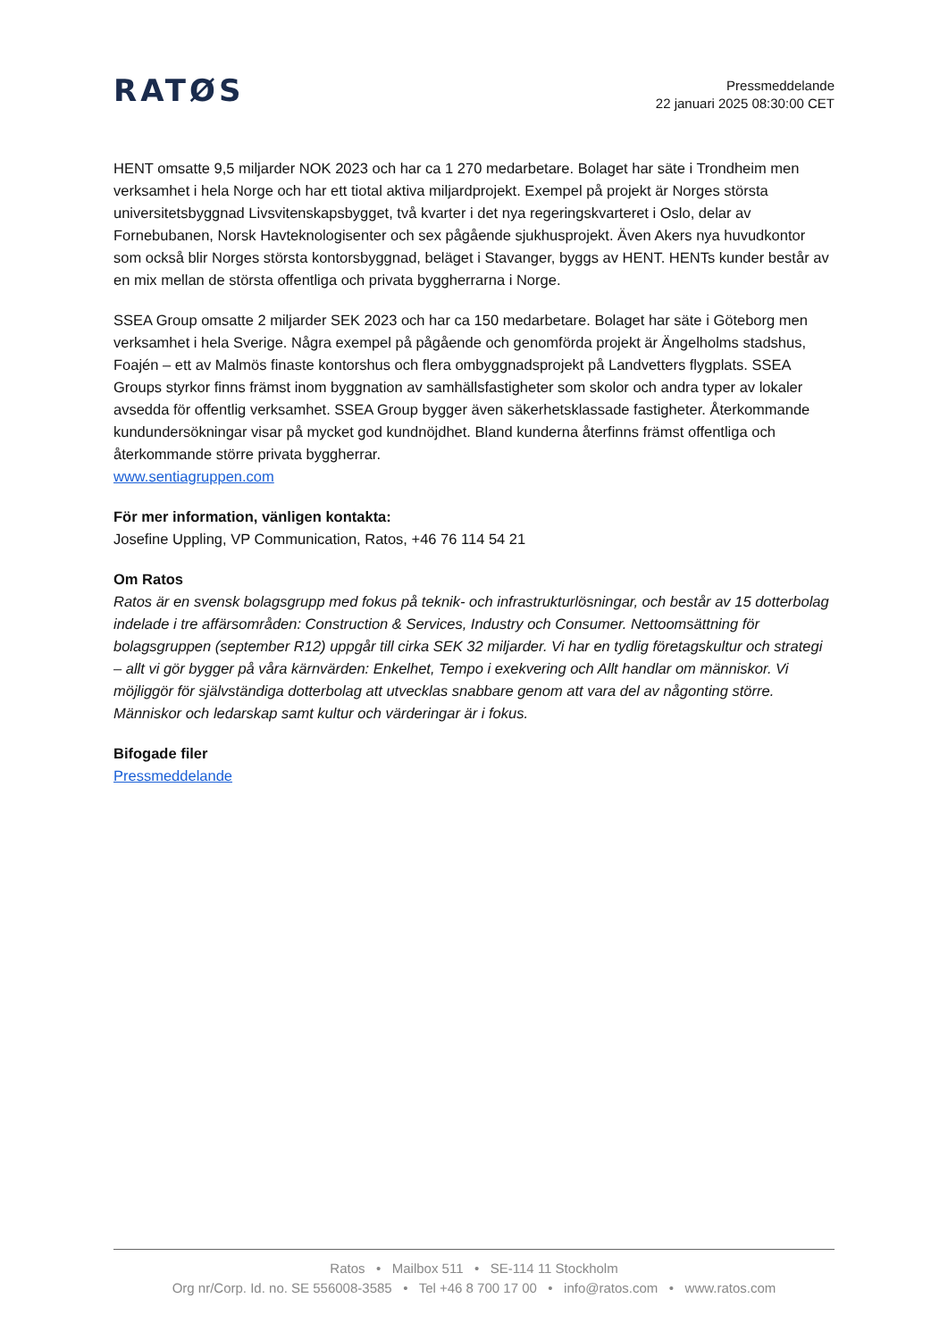RATØS
Pressmeddelande
22 januari 2025 08:30:00 CET
HENT omsatte 9,5 miljarder NOK 2023 och har ca 1 270 medarbetare. Bolaget har säte i Trondheim men verksamhet i hela Norge och har ett tiotal aktiva miljardprojekt. Exempel på projekt är Norges största universitetsbyggnad Livsvitenskapsbygget, två kvarter i det nya regeringskvarteret i Oslo, delar av Fornebubanen, Norsk Havteknologisenter och sex pågående sjukhusprojekt. Även Akers nya huvudkontor som också blir Norges största kontorsbyggnad, beläget i Stavanger, byggs av HENT. HENTs kunder består av en mix mellan de största offentliga och privata byggherrarna i Norge.
SSEA Group omsatte 2 miljarder SEK 2023 och har ca 150 medarbetare. Bolaget har säte i Göteborg men verksamhet i hela Sverige. Några exempel på pågående och genomförda projekt är Ängelholms stadshus, Foajén – ett av Malmös finaste kontorshus och flera ombyggnadsprojekt på Landvetters flygplats. SSEA Groups styrkor finns främst inom byggnation av samhällsfastigheter som skolor och andra typer av lokaler avsedda för offentlig verksamhet. SSEA Group bygger även säkerhetsklassade fastigheter. Återkommande kundundersökningar visar på mycket god kundnöjdhet. Bland kunderna återfinns främst offentliga och återkommande större privata byggherrar.
www.sentiagruppen.com
För mer information, vänligen kontakta:
Josefine Uppling, VP Communication, Ratos, +46 76 114 54 21
Om Ratos
Ratos är en svensk bolagsgrupp med fokus på teknik- och infrastrukturlösningar, och består av 15 dotterbolag indelade i tre affärsområden: Construction & Services, Industry och Consumer. Nettoomsättning för bolagsgruppen (september R12) uppgår till cirka SEK 32 miljarder. Vi har en tydlig företagskultur och strategi – allt vi gör bygger på våra kärnvärden: Enkelhet, Tempo i exekvering och Allt handlar om människor. Vi möjliggör för självständiga dotterbolag att utvecklas snabbare genom att vara del av någonting större. Människor och ledarskap samt kultur och värderingar är i fokus.
Bifogade filer
Pressmeddelande
Ratos • Mailbox 511 • SE-114 11 Stockholm
Org nr/Corp. Id. no. SE 556008-3585 • Tel +46 8 700 17 00 • info@ratos.com • www.ratos.com